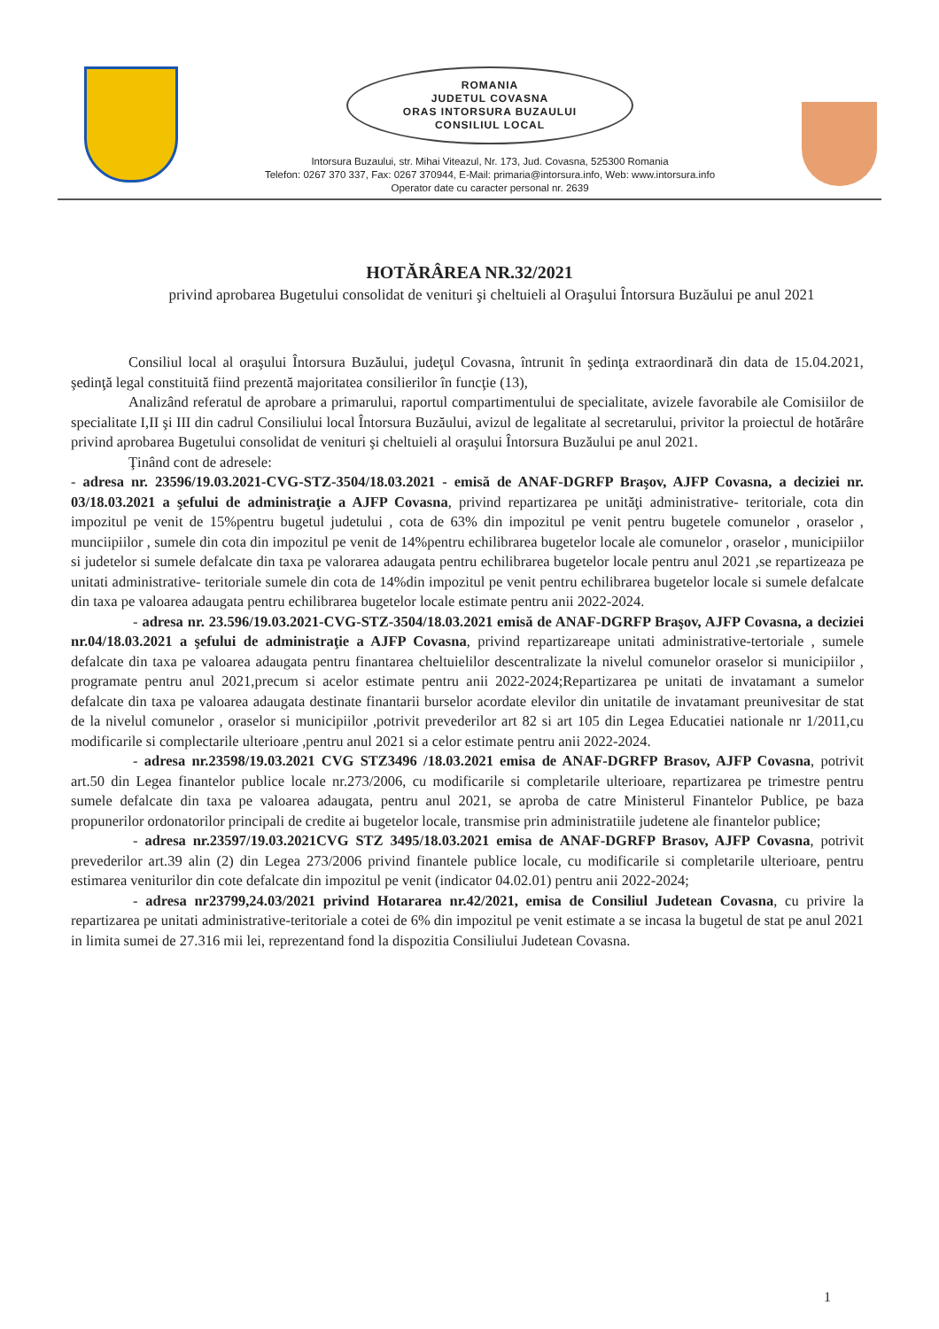ROMANIA
JUDETUL COVASNA
ORAS INTORSURA BUZAULUI
CONSILIUL LOCAL
Intorsura Buzaului, str. Mihai Viteazul, Nr. 173, Jud. Covasna, 525300 Romania
Telefon: 0267 370 337, Fax: 0267 370944, E-Mail: primaria@intorsura.info, Web: www.intorsura.info
Operator date cu caracter personal nr. 2639
HOTĂRÂREA NR.32/2021
privind aprobarea Bugetului consolidat de venituri şi cheltuieli al Oraşului Întorsura Buzăului pe anul 2021
Consiliul local al oraşului Întorsura Buzăului, judeţul Covasna, întrunit în şedinţa extraordinară din data de 15.04.2021, şedinţă legal constituită fiind prezentă majoritatea consilierilor în funcţie (13),
Analizând referatul de aprobare a primarului, raportul compartimentului de specialitate, avizele favorabile ale Comisiilor de specialitate I,II şi III din cadrul Consiliului local Întorsura Buzăului, avizul de legalitate al secretarului, privitor la proiectul de hotărâre privind aprobarea Bugetului consolidat de venituri şi cheltuieli al oraşului Întorsura Buzăului pe anul 2021.
Ţinând cont de adresele:
- adresa nr. 23596/19.03.2021-CVG-STZ-3504/18.03.2021 - emisă de ANAF-DGRFP Braşov, AJFP Covasna, a deciziei nr. 03/18.03.2021 a şefului de administraţie a AJFP Covasna, privind repartizarea pe unităţi administrative- teritoriale, cota din impozitul pe venit de 15%pentru bugetul judetului , cota de 63% din impozitul pe venit pentru bugetele comunelor , oraselor , munciipiilor , sumele din cota din impozitul pe venit de 14%pentru echilibrarea bugetelor locale ale comunelor , oraselor , municipiilor si judetelor si sumele defalcate din taxa pe valorarea adaugata pentru echilibrarea bugetelor locale pentru anul 2021 ,se repartizeaza pe unitati administrative- teritoriale sumele din cota de 14%din impozitul pe venit pentru echilibrarea bugetelor locale si sumele defalcate din taxa pe valoarea adaugata pentru echilibrarea bugetelor locale estimate pentru anii 2022-2024.
- adresa nr. 23.596/19.03.2021-CVG-STZ-3504/18.03.2021 emisă de ANAF-DGRFP Braşov, AJFP Covasna, a deciziei nr.04/18.03.2021 a şefului de administraţie a AJFP Covasna, privind repartizareape unitati administrative-tertoriale , sumele defalcate din taxa pe valoarea adaugata pentru finantarea cheltuielilor descentralizate la nivelul comunelor oraselor si municipiilor , programate pentru anul 2021,precum si acelor estimate pentru anii 2022-2024;Repartizarea pe unitati de invatamant a sumelor defalcate din taxa pe valoarea adaugata destinate finantarii burselor acordate elevilor din unitatile de invatamant preunivesitar de stat de la nivelul comunelor , oraselor si municipiilor ,potrivit prevederilor art 82 si art 105 din Legea Educatiei nationale nr 1/2011,cu modificarile si complectarile ulterioare ,pentru anul 2021 si a celor estimate pentru anii 2022-2024.
- adresa nr.23598/19.03.2021 CVG STZ3496 /18.03.2021 emisa de ANAF-DGRFP Brasov, AJFP Covasna, potrivit art.50 din Legea finantelor publice locale nr.273/2006, cu modificarile si completarile ulterioare, repartizarea pe trimestre pentru sumele defalcate din taxa pe valoarea adaugata, pentru anul 2021, se aproba de catre Ministerul Finantelor Publice, pe baza propunerilor ordonatorilor principali de credite ai bugetelor locale, transmise prin administratiile judetene ale finantelor publice;
- adresa nr.23597/19.03.2021CVG STZ 3495/18.03.2021 emisa de ANAF-DGRFP Brasov, AJFP Covasna, potrivit prevederilor art.39 alin (2) din Legea 273/2006 privind finantele publice locale, cu modificarile si completarile ulterioare, pentru estimarea veniturilor din cote defalcate din impozitul pe venit (indicator 04.02.01) pentru anii 2022-2024;
- adresa nr23799,24.03/2021 privind Hotararea nr.42/2021, emisa de Consiliul Judetean Covasna, cu privire la repartizarea pe unitati administrative-teritoriale a cotei de 6% din impozitul pe venit estimate a se incasa la bugetul de stat pe anul 2021 in limita sumei de 27.316 mii lei, reprezentand fond la dispozitia Consiliului Judetean Covasna.
1